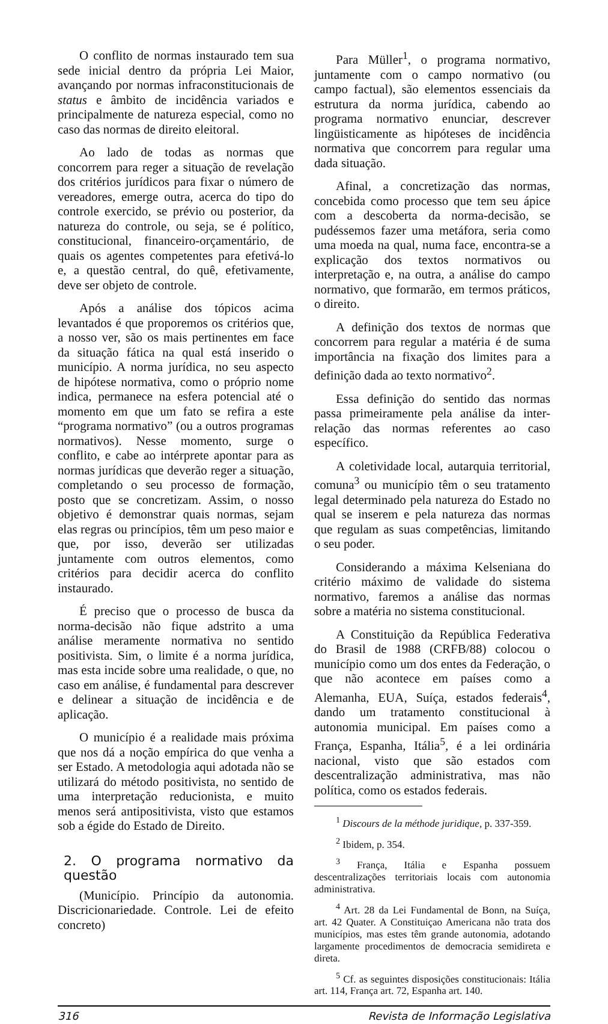O conflito de normas instaurado tem sua sede inicial dentro da própria Lei Maior, avançando por normas infraconstitucionais de status e âmbito de incidência variados e principalmente de natureza especial, como no caso das normas de direito eleitoral.
Ao lado de todas as normas que concorrem para reger a situação de revelação dos critérios jurídicos para fixar o número de vereadores, emerge outra, acerca do tipo do controle exercido, se prévio ou posterior, da natureza do controle, ou seja, se é político, constitucional, financeiro-orçamentário, de quais os agentes competentes para efetivá-lo e, a questão central, do quê, efetivamente, deve ser objeto de controle.
Após a análise dos tópicos acima levantados é que proporemos os critérios que, a nosso ver, são os mais pertinentes em face da situação fática na qual está inserido o município. A norma jurídica, no seu aspecto de hipótese normativa, como o próprio nome indica, permanece na esfera potencial até o momento em que um fato se refira a este “programa normativo” (ou a outros programas normativos). Nesse momento, surge o conflito, e cabe ao intérprete apontar para as normas jurídicas que deverão reger a situação, completando o seu processo de formação, posto que se concretizam. Assim, o nosso objetivo é demonstrar quais normas, sejam elas regras ou princípios, têm um peso maior e que, por isso, deverão ser utilizadas juntamente com outros elementos, como critérios para decidir acerca do conflito instaurado.
É preciso que o processo de busca da norma-decisão não fique adstrito a uma análise meramente normativa no sentido positivista. Sim, o limite é a norma jurídica, mas esta incide sobre uma realidade, o que, no caso em análise, é fundamental para descrever e delinear a situação de incidência e de aplicação.
O município é a realidade mais próxima que nos dá a noção empírica do que venha a ser Estado. A metodologia aqui adotada não se utilizará do método positivista, no sentido de uma interpretação reducionista, e muito menos será antipositivista, visto que estamos sob a égide do Estado de Direito.
2. O programa normativo da questão
(Município. Princípio da autonomia. Discricionariedade. Controle. Lei de efeito concreto)
Para Müller<sup>1</sup>, o programa normativo, juntamente com o campo normativo (ou campo factual), são elementos essenciais da estrutura da norma jurídica, cabendo ao programa normativo enunciar, descrever lingüisticamente as hipóteses de incidência normativa que concorrem para regular uma dada situação.
Afinal, a concretização das normas, concebida como processo que tem seu ápice com a descoberta da norma-decisão, se pudéssemos fazer uma metáfora, seria como uma moeda na qual, numa face, encontra-se a explicação dos textos normativos ou interpretação e, na outra, a análise do campo normativo, que formarão, em termos práticos, o direito.
A definição dos textos de normas que concorrem para regular a matéria é de suma importância na fixação dos limites para a definição dada ao texto normativo<sup>2</sup>.
Essa definição do sentido das normas passa primeiramente pela análise da inter-relação das normas referentes ao caso específico.
A coletividade local, autarquia territorial, comuna<sup>3</sup> ou município têm o seu tratamento legal determinado pela natureza do Estado no qual se inserem e pela natureza das normas que regulam as suas competências, limitando o seu poder.
Considerando a máxima Kelseniana do critério máximo de validade do sistema normativo, faremos a análise das normas sobre a matéria no sistema constitucional.
A Constituição da República Federativa do Brasil de 1988 (CRFB/88) colocou o município como um dos entes da Federação, o que não acontece em países como a Alemanha, EUA, Suíça, estados federais<sup>4</sup>, dando um tratamento constitucional à autonomia municipal. Em países como a França, Espanha, Itália<sup>5</sup>, é a lei ordinária nacional, visto que são estados com descentralização administrativa, mas não política, como os estados federais.
<sup>1</sup> Discours de la méthode juridique, p. 337-359.
<sup>2</sup> Ibidem, p. 354.
<sup>3</sup> França, Itália e Espanha possuem descentralizações territoriais locais com autonomia administrativa.
<sup>4</sup> Art. 28 da Lei Fundamental de Bonn, na Suíça, art. 42 Quater. A Constituiçao Americana não trata dos municípios, mas estes têm grande autonomia, adotando largamente procedimentos de democracia semidireta e direta.
<sup>5</sup> Cf. as seguintes disposições constitucionais: Itália art. 114, França art. 72, Espanha art. 140.
316 Revista de Informação Legislativa